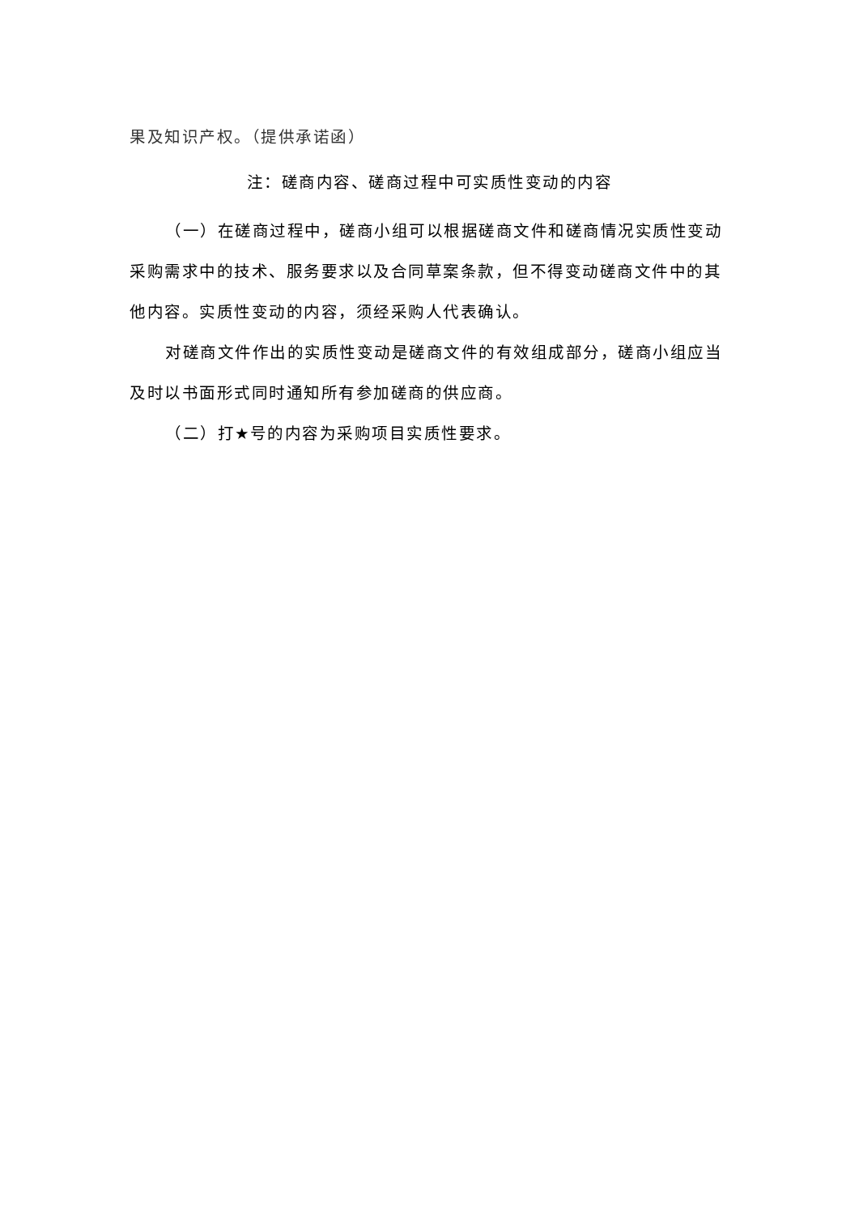果及知识产权。（提供承诺函）
注：磋商内容、磋商过程中可实质性变动的内容
（一）在磋商过程中，磋商小组可以根据磋商文件和磋商情况实质性变动采购需求中的技术、服务要求以及合同草案条款，但不得变动磋商文件中的其他内容。实质性变动的内容，须经采购人代表确认。
对磋商文件作出的实质性变动是磋商文件的有效组成部分，磋商小组应当及时以书面形式同时通知所有参加磋商的供应商。
（二）打★号的内容为采购项目实质性要求。